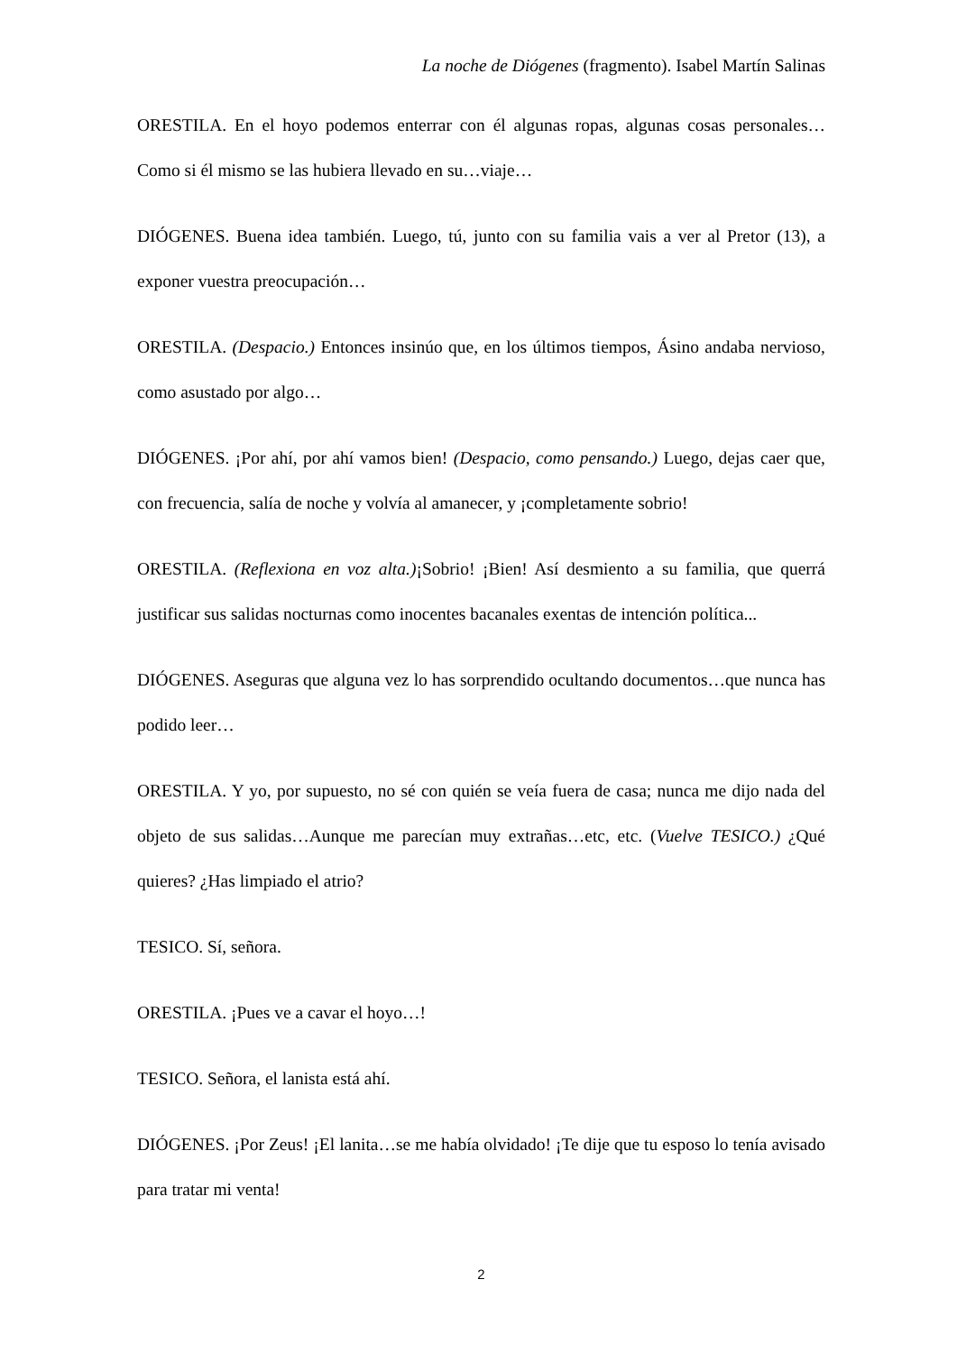La noche de Diógenes (fragmento). Isabel Martín Salinas
ORESTILA. En el hoyo podemos enterrar con él algunas ropas, algunas cosas personales…Como si él mismo se las hubiera llevado en su…viaje…
DIÓGENES. Buena idea también. Luego, tú, junto con su familia vais a ver al Pretor (13), a exponer vuestra preocupación…
ORESTILA. (Despacio.) Entonces insinúo que, en los últimos tiempos, Ásino andaba nervioso, como asustado por algo…
DIÓGENES. ¡Por ahí, por ahí vamos bien! (Despacio, como pensando.) Luego, dejas caer que, con frecuencia, salía de noche y volvía al amanecer, y ¡completamente sobrio!
ORESTILA. (Reflexiona en voz alta.)¡Sobrio! ¡Bien! Así desmiento a su familia, que querrá justificar sus salidas nocturnas como inocentes bacanales exentas de intención política...
DIÓGENES. Aseguras que alguna vez lo has sorprendido ocultando documentos…que nunca has podido leer…
ORESTILA. Y yo, por supuesto, no sé con quién se veía fuera de casa; nunca me dijo nada del objeto de sus salidas…Aunque me parecían muy extrañas…etc, etc. (Vuelve TESICO.) ¿Qué quieres? ¿Has limpiado el atrio?
TESICO. Sí, señora.
ORESTILA. ¡Pues ve a cavar el hoyo…!
TESICO. Señora, el lanista está ahí.
DIÓGENES. ¡Por Zeus! ¡El lanita…se me había olvidado! ¡Te dije que tu esposo lo tenía avisado para tratar mi venta!
2